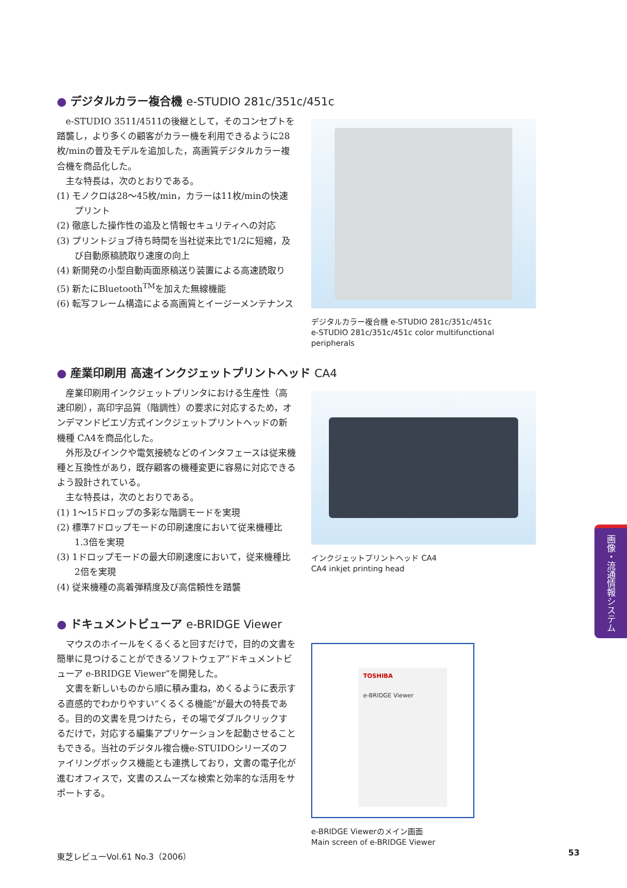● デジタルカラー複合機 e-STUDIO 281c/351c/451c
e-STUDIO 3511/4511の後継として，そのコンセプトを踏襲し，より多くの顧客がカラー機を利用できるように28枚/minの普及モデルを追加した，高画質デジタルカラー複合機を商品化した。
主な特長は，次のとおりである。
(1) モノクロは28～45枚/min，カラーは11枚/minの快速プリント
(2) 徹底した操作性の追及と情報セキュリティへの対応
(3) プリントジョブ待ち時間を当社従来比で1/2に短縮，及び自動原稿読取り速度の向上
(4) 新開発の小型自動両面原稿送り装置による高速読取り
(5) 新たにBluetooth<sup>TM</sup>を加えた無線機能
(6) 転写フレーム構造による高画質とイージーメンテナンス
デジタルカラー複合機 e-STUDIO 281c/351c/451c
e-STUDIO 281c/351c/451c color multifunctional peripherals
● 産業印刷用 高速インクジェットプリントヘッド CA4
産業印刷用インクジェットプリンタにおける生産性（高速印刷），高印字品質（階調性）の要求に対応するため，オンデマンドピエゾ方式インクジェットプリントヘッドの新機種 CA4を商品化した。
外形及びインクや電気接続などのインタフェースは従来機種と互換性があり，既存顧客の機種変更に容易に対応できるよう設計されている。
主な特長は，次のとおりである。
(1) 1～15ドロップの多彩な階調モードを実現
(2) 標準7ドロップモードの印刷速度において従来機種比1.3倍を実現
(3) 1ドロップモードの最大印刷速度において，従来機種比2倍を実現
(4) 従来機種の高着弾精度及び高信頼性を踏襲
インクジェットプリントヘッド CA4
CA4 inkjet printing head
● ドキュメントビューア e-BRIDGE Viewer
マウスのホイールをくるくると回すだけで，目的の文書を簡単に見つけることができるソフトウェア“ドキュメントビューア e-BRIDGE Viewer”を開発した。
文書を新しいものから順に積み重ね，めくるように表示する直感的でわかりやすい“くるくる機能”が最大の特長である。目的の文書を見つけたら，その場でダブルクリックするだけで，対応する編集アプリケーションを起動させることもできる。当社のデジタル複合機e-STUIDOシリーズのファイリングボックス機能とも連携しており，文書の電子化が進むオフィスで，文書のスムーズな検索と効率的な活用をサポートする。
TOSHIBA
e-BRIDGE Viewer
e-BRIDGE Viewerのメイン画面
Main screen of e-BRIDGE Viewer
画像・流通情報システム
東芝レビューVol.61 No.3（2006） 53